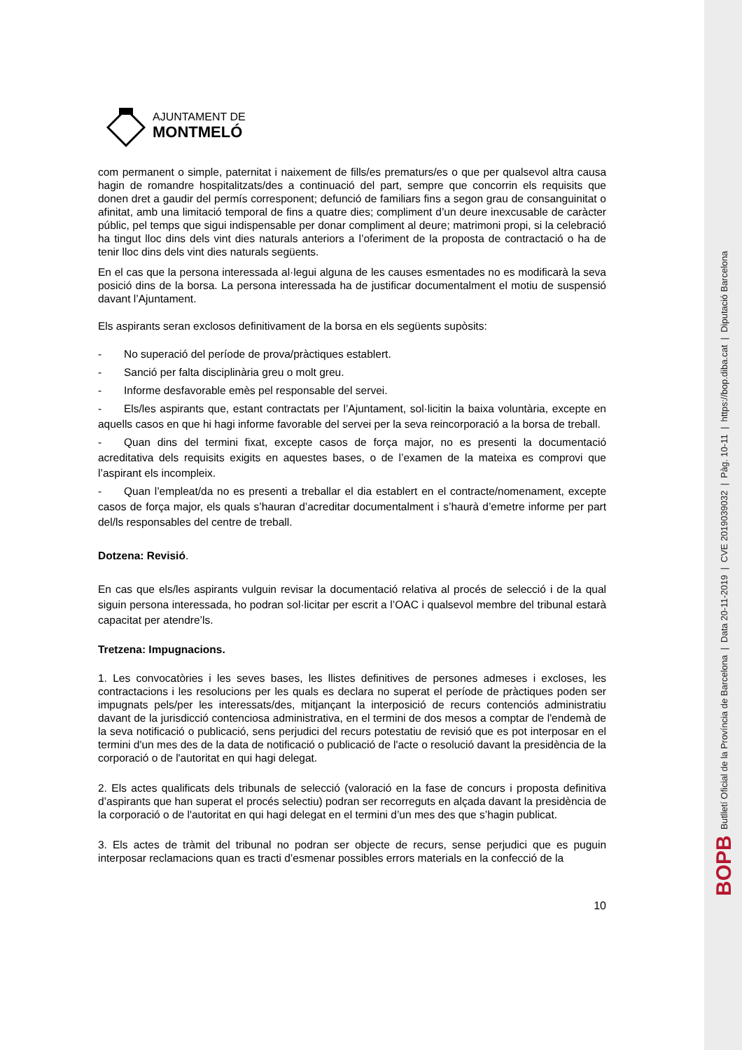BOPB Butlletí Oficial de la Província de Barcelona | Data 20-11-2019 | CVE 2019039032 | Pàg. 10-11 | https://bop.diba.cat | Diputació Barcelona
AJUNTAMENT DE
MONTMELÓ
com permanent o simple, paternitat i naixement de fills/es prematurs/es o que per qualsevol altra causa hagin de romandre hospitalitzats/des a continuació del part, sempre que concorrin els requisits que donen dret a gaudir del permís corresponent; defunció de familiars fins a segon grau de consanguinitat o afinitat, amb una limitació temporal de fins a quatre dies; compliment d’un deure inexcusable de caràcter públic, pel temps que sigui indispensable per donar compliment al deure; matrimoni propi, si la celebració ha tingut lloc dins dels vint dies naturals anteriors a l’oferiment de la proposta de contractació o ha de tenir lloc dins dels vint dies naturals següents.
En el cas que la persona interessada al·legui alguna de les causes esmentades no es modificarà la seva posició dins de la borsa. La persona interessada ha de justificar documentalment el motiu de suspensió davant l’Ajuntament.
Els aspirants seran exclosos definitivament de la borsa en els següents supòsits:
- No superació del període de prova/pràctiques establert.
- Sanció per falta disciplinària greu o molt greu.
- Informe desfavorable emès pel responsable del servei.
- Els/les aspirants que, estant contractats per l’Ajuntament, sol·licitin la baixa voluntària, excepte en aquells casos en que hi hagi informe favorable del servei per la seva reincorporació a la borsa de treball.
- Quan dins del termini fixat, excepte casos de força major, no es presenti la documentació acreditativa dels requisits exigits en aquestes bases, o de l’examen de la mateixa es comprovi que l’aspirant els incompleix.
- Quan l’empleat/da no es presenti a treballar el dia establert en el contracte/nomenament, excepte casos de força major, els quals s’hauran d’acreditar documentalment i s’haurà d’emetre informe per part del/ls responsables del centre de treball.
Dotzena: Revisió.
En cas que els/les aspirants vulguin revisar la documentació relativa al procés de selecció i de la qual siguin persona interessada, ho podran sol·licitar per escrit a l’OAC i qualsevol membre del tribunal estarà capacitat per atendre’ls.
Tretzena: Impugnacions.
1. Les convocatòries i les seves bases, les llistes definitives de persones admeses i excloses, les contractacions i les resolucions per les quals es declara no superat el període de pràctiques poden ser impugnats pels/per les interessats/des, mitjançant la interposició de recurs contenciós administratiu davant de la jurisdicció contenciosa administrativa, en el termini de dos mesos a comptar de l'endemà de la seva notificació o publicació, sens perjudici del recurs potestatiu de revisió que es pot interposar en el termini d'un mes des de la data de notificació o publicació de l'acte o resolució davant la presidència de la corporació o de l'autoritat en qui hagi delegat.
2. Els actes qualificats dels tribunals de selecció (valoració en la fase de concurs i proposta definitiva d’aspirants que han superat el procés selectiu) podran ser recorreguts en alçada davant la presidència de la corporació o de l'autoritat en qui hagi delegat en el termini d’un mes des que s’hagin publicat.
3. Els actes de tràmit del tribunal no podran ser objecte de recurs, sense perjudici que es puguin interposar reclamacions quan es tracti d’esmenar possibles errors materials en la confecció de la
10